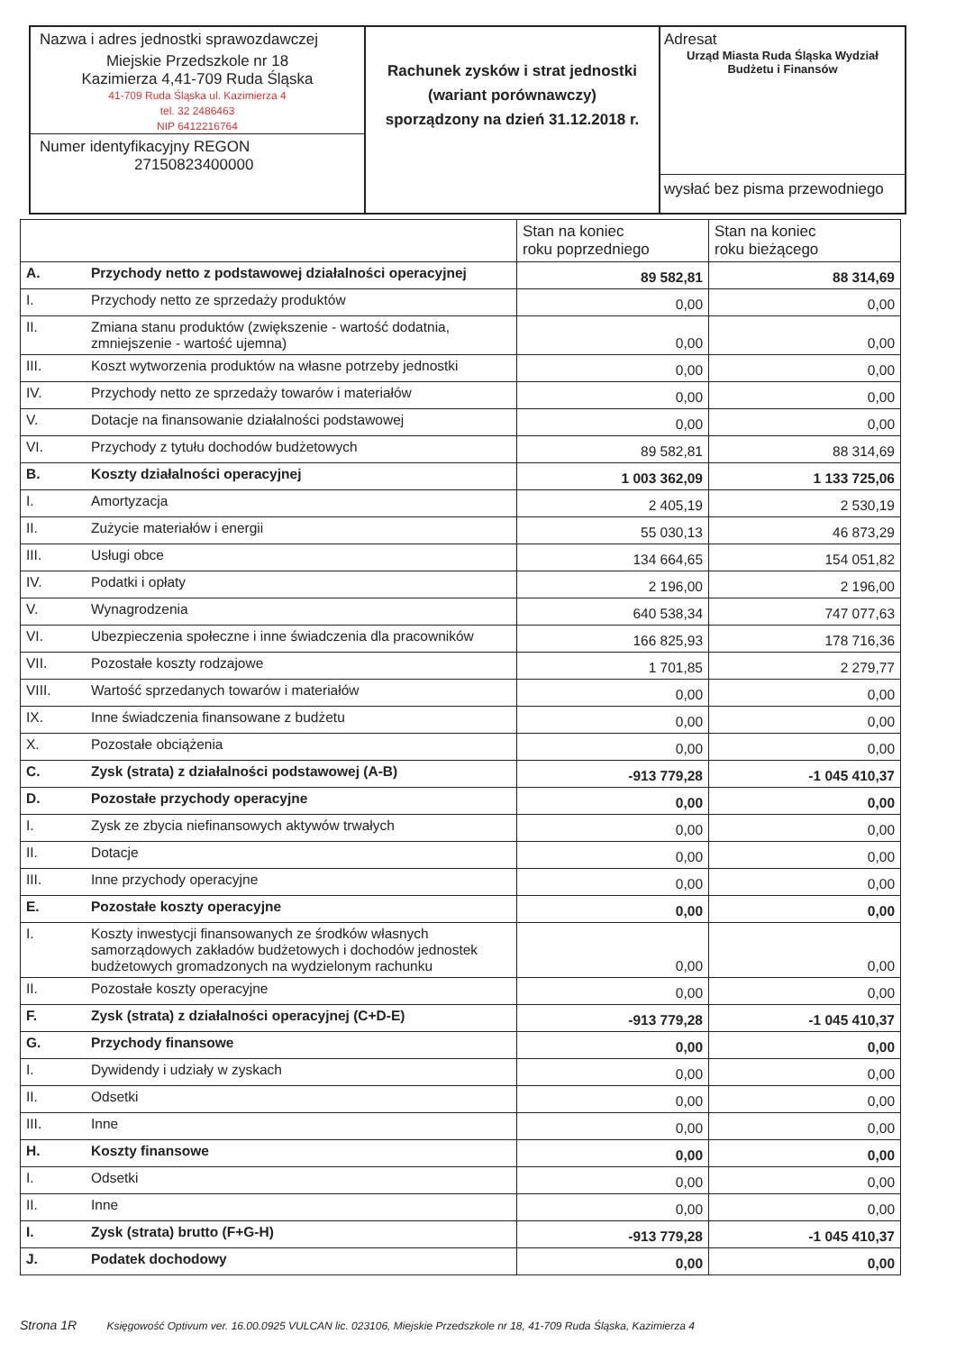Nazwa i adres jednostki sprawozdawczej
Miejskie Przedszkole nr 18
Kazimierza 4,41-709 Ruda Śląska
41-709 Ruda Śląska ul. Kazimierza 4
tel. 32 2486463
NIP 6412216764
Numer identyfikacyjny REGON
27150823400000
Rachunek zysków i strat jednostki
(wariant porównawczy)
sporządzony na dzień 31.12.2018 r.
Adresat
Urząd Miasta Ruda Śląska Wydział Budżetu i Finansów
wysłać bez pisma przewodniego
| | | Stan na koniec roku poprzedniego | Stan na koniec roku bieżącego |
| --- | --- | --- | --- |
| A. | Przychody netto z podstawowej działalności operacyjnej | 89 582,81 | 88 314,69 |
| I. | Przychody netto ze sprzedaży produktów | 0,00 | 0,00 |
| II. | Zmiana stanu produktów (zwiększenie - wartość dodatnia, zmniejszenie - wartość ujemna) | 0,00 | 0,00 |
| III. | Koszt wytworzenia produktów na własne potrzeby jednostki | 0,00 | 0,00 |
| IV. | Przychody netto ze sprzedaży towarów i materiałów | 0,00 | 0,00 |
| V. | Dotacje na finansowanie działalności podstawowej | 0,00 | 0,00 |
| VI. | Przychody z tytułu dochodów budżetowych | 89 582,81 | 88 314,69 |
| B. | Koszty działalności operacyjnej | 1 003 362,09 | 1 133 725,06 |
| I. | Amortyzacja | 2 405,19 | 2 530,19 |
| II. | Zużycie materiałów i energii | 55 030,13 | 46 873,29 |
| III. | Usługi obce | 134 664,65 | 154 051,82 |
| IV. | Podatki i opłaty | 2 196,00 | 2 196,00 |
| V. | Wynagrodzenia | 640 538,34 | 747 077,63 |
| VI. | Ubezpieczenia społeczne i inne świadczenia dla pracowników | 166 825,93 | 178 716,36 |
| VII. | Pozostałe koszty rodzajowe | 1 701,85 | 2 279,77 |
| VIII. | Wartość sprzedanych towarów i materiałów | 0,00 | 0,00 |
| IX. | Inne świadczenia finansowane z budżetu | 0,00 | 0,00 |
| X. | Pozostałe obciążenia | 0,00 | 0,00 |
| C. | Zysk (strata) z działalności podstawowej (A-B) | -913 779,28 | -1 045 410,37 |
| D. | Pozostałe przychody operacyjne | 0,00 | 0,00 |
| I. | Zysk ze zbycia niefinansowych aktywów trwałych | 0,00 | 0,00 |
| II. | Dotacje | 0,00 | 0,00 |
| III. | Inne przychody operacyjne | 0,00 | 0,00 |
| E. | Pozostałe koszty operacyjne | 0,00 | 0,00 |
| I. | Koszty inwestycji finansowanych ze środków własnych samorządowych zakładów budżetowych i dochodów jednostek budżetowych gromadzonych na wydzielonym rachunku | 0,00 | 0,00 |
| II. | Pozostałe koszty operacyjne | 0,00 | 0,00 |
| F. | Zysk (strata) z działalności operacyjnej (C+D-E) | -913 779,28 | -1 045 410,37 |
| G. | Przychody finansowe | 0,00 | 0,00 |
| I. | Dywidendy i udziały w zyskach | 0,00 | 0,00 |
| II. | Odsetki | 0,00 | 0,00 |
| III. | Inne | 0,00 | 0,00 |
| H. | Koszty finansowe | 0,00 | 0,00 |
| I. | Odsetki | 0,00 | 0,00 |
| II. | Inne | 0,00 | 0,00 |
| I. | Zysk (strata) brutto (F+G-H) | -913 779,28 | -1 045 410,37 |
| J. | Podatek dochodowy | 0,00 | 0,00 |
Strona 1R Księgowość Optivum ver. 16.00.0925 VULCAN lic. 023106, Miejskie Przedszkole nr 18, 41-709 Ruda Śląska, Kazimierza 4